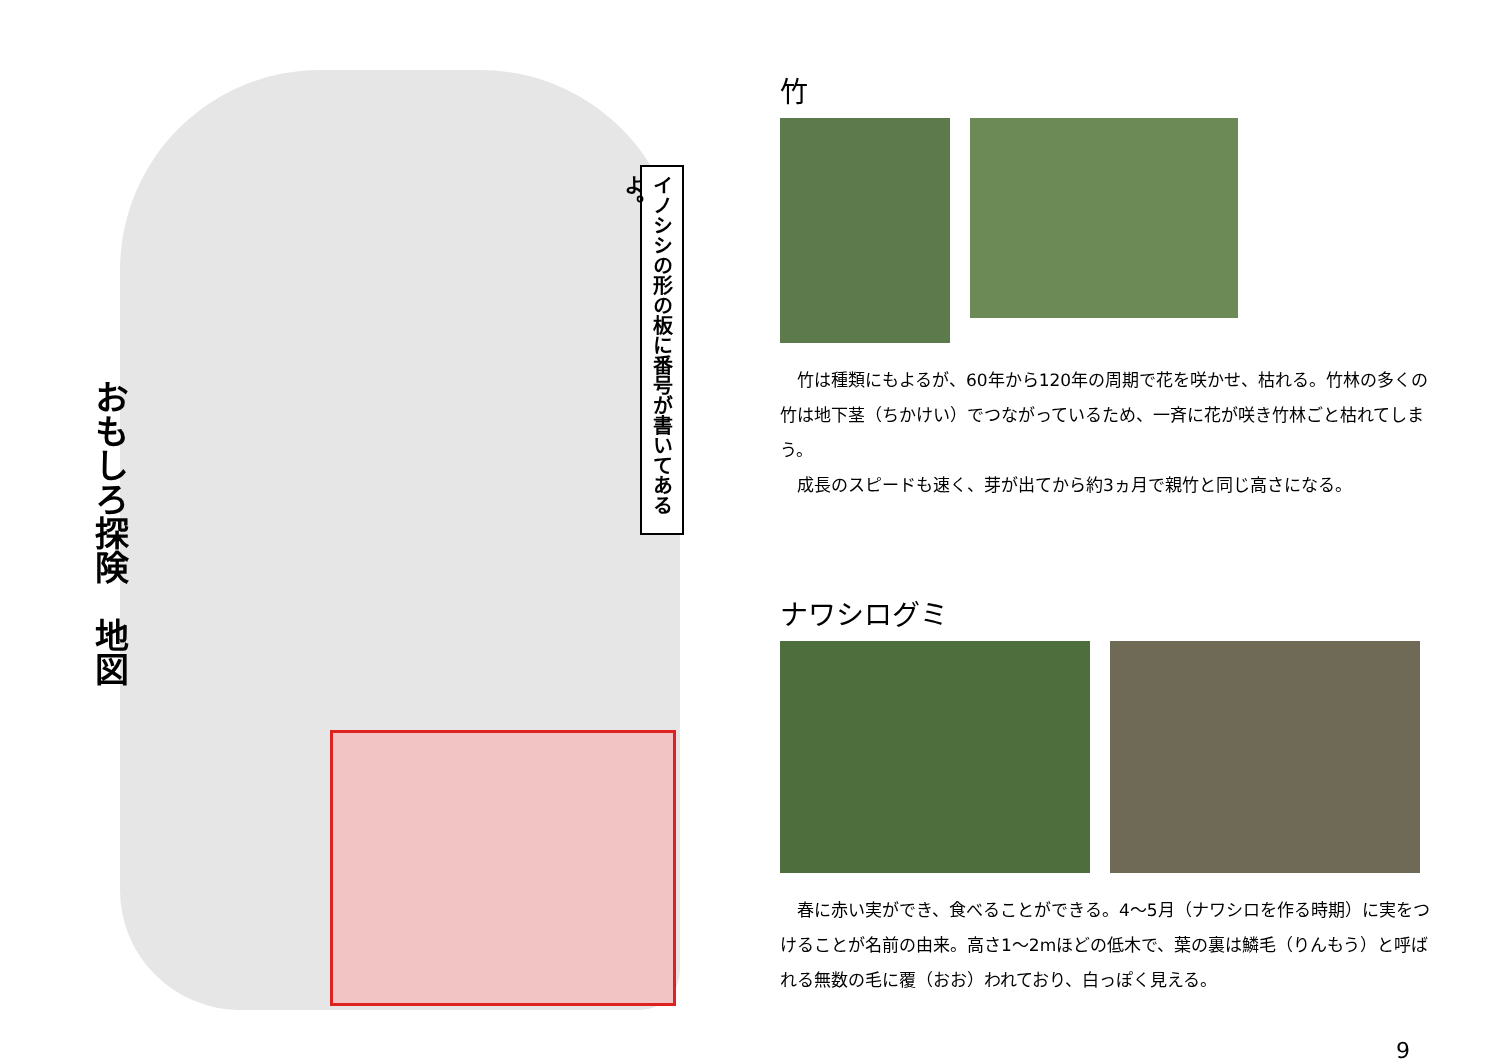おもしろ探険　地図
イノシシの形の板に番号が書いてあるよ。
竹
　竹は種類にもよるが、60年から120年の周期で花を咲かせ、枯れる。竹林の多くの竹は地下茎（ちかけい）でつながっているため、一斉に花が咲き竹林ごと枯れてしまう。
　成長のスピードも速く、芽が出てから約3ヵ月で親竹と同じ高さになる。
ナワシログミ
　春に赤い実ができ、食べることができる。4～5月（ナワシロを作る時期）に実をつけることが名前の由来。高さ1～2mほどの低木で、葉の裏は鱗毛（りんもう）と呼ばれる無数の毛に覆（おお）われており、白っぽく見える。
9